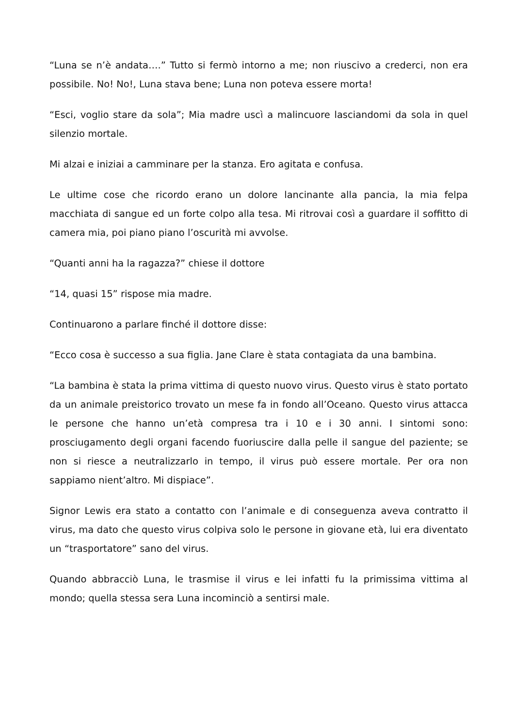“Luna se n’è andata….” Tutto si fermò intorno a me; non riuscivo a crederci, non era possibile. No! No!, Luna stava bene; Luna non poteva essere morta!
“Esci, voglio stare da sola”; Mia madre uscì a malincuore lasciandomi da sola in quel silenzio mortale.
Mi alzai e iniziai a camminare per la stanza. Ero agitata e confusa.
Le ultime cose che ricordo erano un dolore lancinante alla pancia, la mia felpa macchiata di sangue ed un forte colpo alla tesa. Mi ritrovai così a guardare il soffitto di camera mia, poi piano piano l’oscurità mi avvolse.
“Quanti anni ha la ragazza?” chiese il dottore
“14, quasi 15” rispose mia madre.
Continuarono a parlare finché il dottore disse:
“Ecco cosa è successo a sua figlia. Jane Clare è stata contagiata da una bambina.
“La bambina è stata la prima vittima di questo nuovo virus. Questo virus è stato portato da un animale preistorico trovato un mese fa in fondo all’Oceano. Questo virus attacca le persone che hanno un’età compresa tra i 10 e i 30 anni. I sintomi sono: prosciugamento degli organi facendo fuoriuscire dalla pelle il sangue del paziente; se non si riesce a neutralizzarlo in tempo, il virus può essere mortale. Per ora non sappiamo nient’altro. Mi dispiace”.
Signor Lewis era stato a contatto con l’animale e di conseguenza aveva contratto il virus, ma dato che questo virus colpiva solo le persone in giovane età, lui era diventato un “trasportatore” sano del virus.
Quando abbracciò Luna, le trasmise il virus e lei infatti fu la primissima vittima al mondo; quella stessa sera Luna incominciò a sentirsi male.